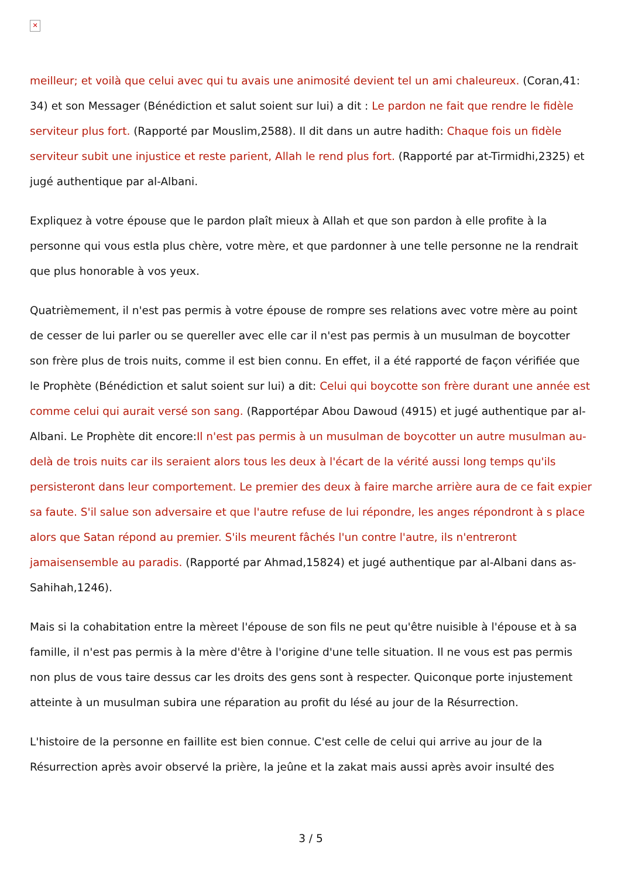✕
meilleur; et voilà que celui avec qui tu avais une animosité devient tel un ami chaleureux. (Coran,41: 34) et son Messager (Bénédiction et salut soient sur lui) a dit : Le pardon ne fait que rendre le fidèle serviteur plus fort. (Rapporté par Mouslim,2588). Il dit dans un autre hadith: Chaque fois un fidèle serviteur subit une injustice et reste parient, Allah le rend plus fort. (Rapporté par at-Tirmidhi,2325) et jugé authentique par al-Albani.
Expliquez à votre épouse que le pardon plaît mieux à Allah et que son pardon à elle profite à la personne qui vous estla plus chère, votre mère, et que pardonner à une telle personne ne la rendrait que plus honorable à vos yeux.
Quatrièmement, il n'est pas permis à votre épouse de rompre ses relations avec votre mère au point de cesser de lui parler ou se quereller avec elle car il n'est pas permis à un musulman de boycotter son frère plus de trois nuits, comme il est bien connu. En effet, il a été rapporté de façon vérifiée que le Prophète (Bénédiction et salut soient sur lui) a dit: Celui qui boycotte son frère durant une année est comme celui qui aurait versé son sang. (Rapportépar Abou Dawoud (4915) et jugé authentique par al-Albani. Le Prophète dit encore:Il n'est pas permis à un musulman de boycotter un autre musulman au-delà de trois nuits car ils seraient alors tous les deux à l'écart de la vérité aussi long temps qu'ils persisteront dans leur comportement. Le premier des deux à faire marche arrière aura de ce fait expier sa faute. S'il salue son adversaire et que l'autre refuse de lui répondre, les anges répondront à s place alors que Satan répond au premier. S'ils meurent fâchés l'un contre l'autre, ils n'entreront jamaisensemble au paradis. (Rapporté par Ahmad,15824) et jugé authentique par al-Albani dans as-Sahihah,1246).
Mais si la cohabitation entre la mèreet l'épouse de son fils ne peut qu'être nuisible à l'épouse et à sa famille, il n'est pas permis à la mère d'être à l'origine d'une telle situation. Il ne vous est pas permis non plus de vous taire dessus car les droits des gens sont à respecter. Quiconque porte injustement atteinte à un musulman subira une réparation au profit du lésé au jour de la Résurrection.
L'histoire de la personne en faillite est bien connue. C'est celle de celui qui arrive au jour de la Résurrection après avoir observé la prière, la jeûne et la zakat mais aussi après avoir insulté des
3 / 5